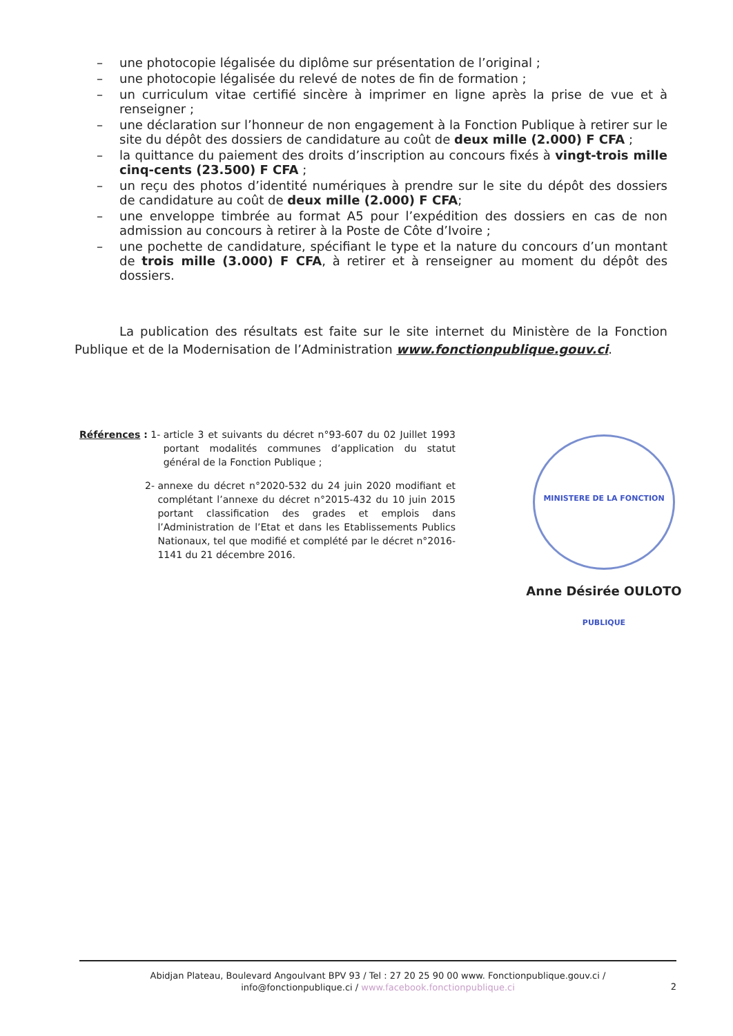– une photocopie légalisée du diplôme sur présentation de l’original ;
– une photocopie légalisée du relevé de notes de fin de formation ;
– un curriculum vitae certifié sincère à imprimer en ligne après la prise de vue et à renseigner ;
– une déclaration sur l’honneur de non engagement à la Fonction Publique à retirer sur le site du dépôt des dossiers de candidature au coût de deux mille (2.000) F CFA ;
– la quittance du paiement des droits d’inscription au concours fixés à vingt-trois mille cinq-cents (23.500) F CFA ;
– un reçu des photos d’identité numériques à prendre sur le site du dépôt des dossiers de candidature au coût de deux mille (2.000) F CFA;
– une enveloppe timbrée au format A5 pour l’expédition des dossiers en cas de non admission au concours à retirer à la Poste de Côte d’Ivoire ;
– une pochette de candidature, spécifiant le type et la nature du concours d’un montant de trois mille (3.000) F CFA, à retirer et à renseigner au moment du dépôt des dossiers.
La publication des résultats est faite sur le site internet du Ministère de la Fonction Publique et de la Modernisation de l’Administration www.fonctionpublique.gouv.ci.
Références : 1- article 3 et suivants du décret n°93-607 du 02 Juillet 1993 portant modalités communes d’application du statut général de la Fonction Publique ;
2- annexe du décret n°2020-532 du 24 juin 2020 modifiant et complétant l’annexe du décret n°2015-432 du 10 juin 2015 portant classification des grades et emplois dans l’Administration de l’Etat et dans les Etablissements Publics Nationaux, tel que modifié et complété par le décret n°2016-1141 du 21 décembre 2016.
MINISTERE DE LA FONCTION PUBLIQUE
Anne Désirée OULOTO
Abidjan Plateau, Boulevard Angoulvant BPV 93 / Tel : 27 20 25 90 00 www. Fonctionpublique.gouv.ci /
info@fonctionpublique.ci / www.facebook.fonctionpublique.ci
2